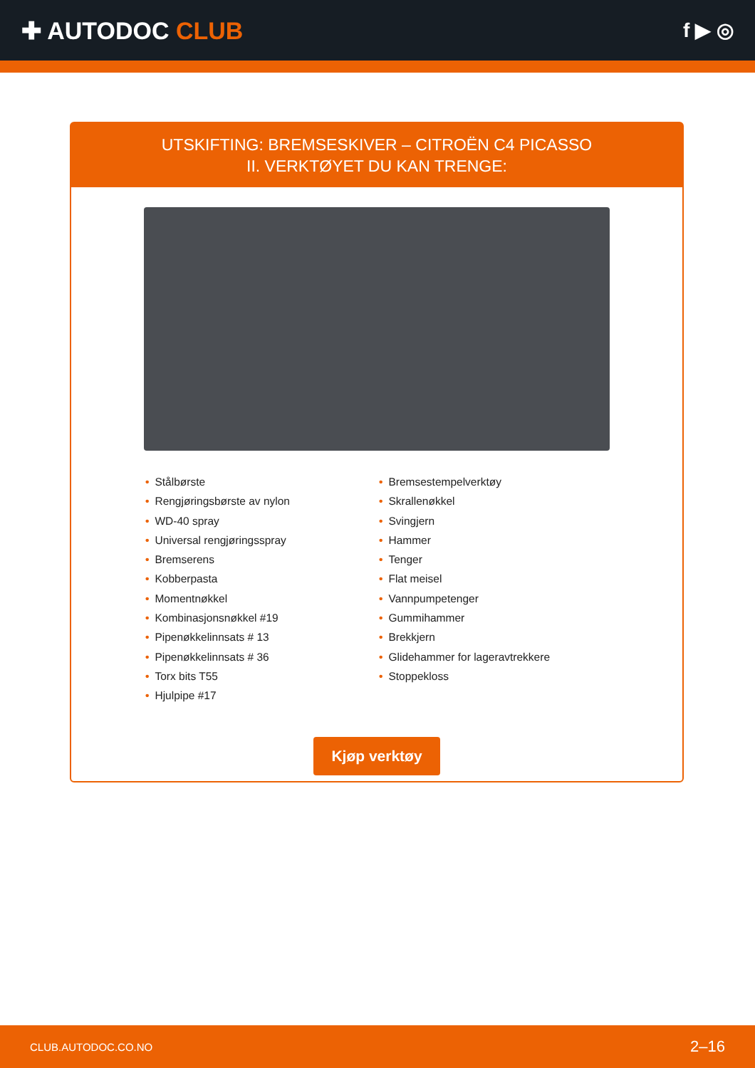✚ AUTODOC CLUB
f ▶ ◎
UTSKIFTING: BREMSESKIVER – CITROËN C4 PICASSO
II. VERKTØYET DU KAN TRENGE:
• Stålbørste
• Rengjøringsbørste av nylon
• WD-40 spray
• Universal rengjøringsspray
• Bremserens
• Kobberpasta
• Momentnøkkel
• Kombinasjonsnøkkel #19
• Pipenøkkelinnsats # 13
• Pipenøkkelinnsats # 36
• Torx bits T55
• Hjulpipe #17
• Bremsestempelverktøy
• Skrallenøkkel
• Svingjern
• Hammer
• Tenger
• Flat meisel
• Vannpumpetenger
• Gummihammer
• Brekkjern
• Glidehammer for lageravtrekkere
• Stoppekloss
Kjøp verktøy
CLUB.AUTODOC.CO.NO 2–16